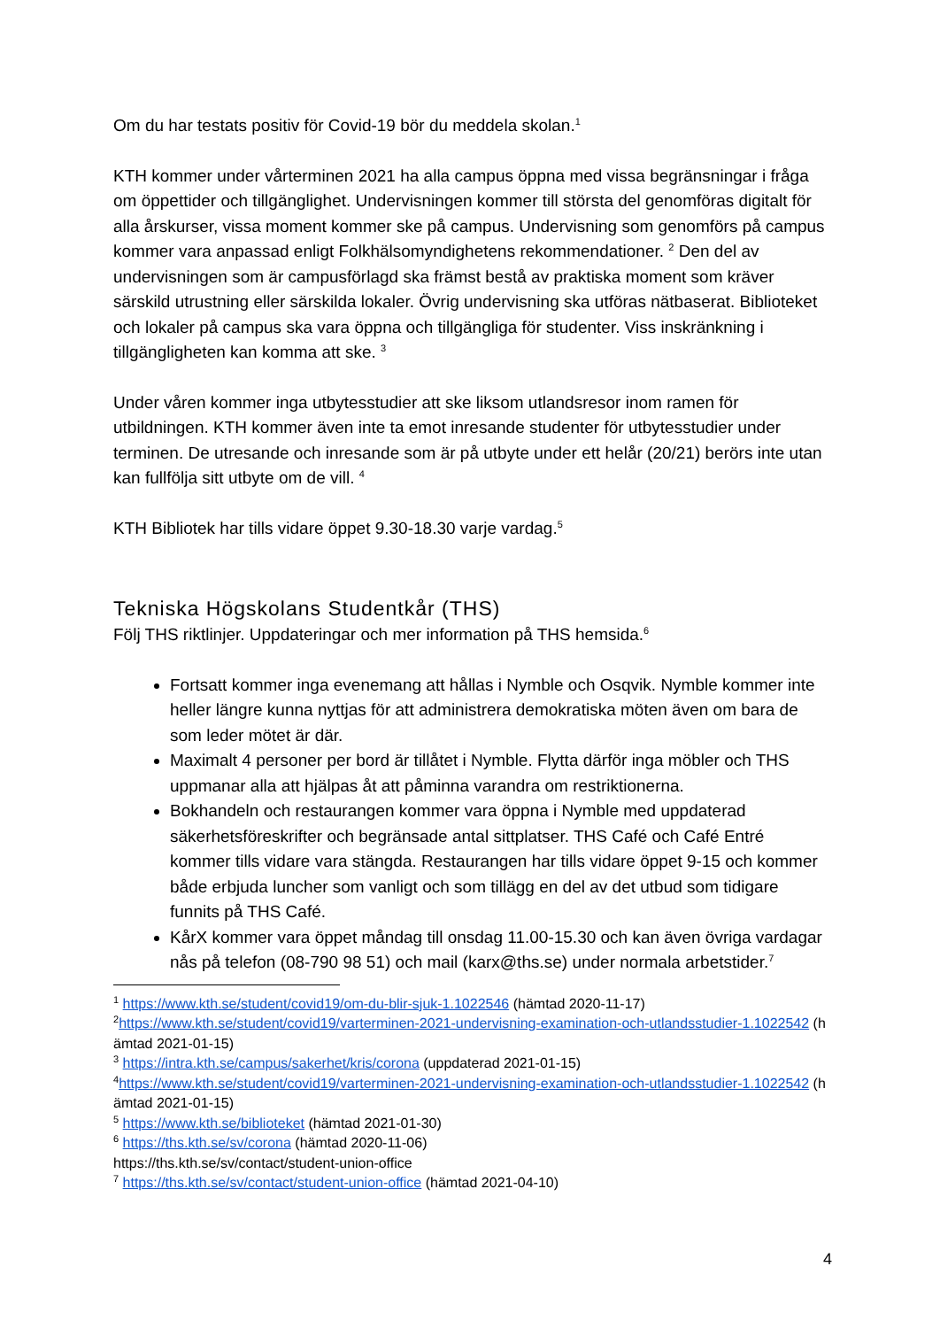Om du har testats positiv för Covid-19 bör du meddela skolan.<sup>1</sup>
KTH kommer under vårterminen 2021 ha alla campus öppna med vissa begränsningar i fråga om öppettider och tillgänglighet. Undervisningen kommer till största del genomföras digitalt för alla årskurser, vissa moment kommer ske på campus. Undervisning som genomförs på campus kommer vara anpassad enligt Folkhälsomyndighetens rekommendationer. <sup>2</sup> Den del av undervisningen som är campusförlagd ska främst bestå av praktiska moment som kräver särskild utrustning eller särskilda lokaler. Övrig undervisning ska utföras nätbaserat. Biblioteket och lokaler på campus ska vara öppna och tillgängliga för studenter. Viss inskränkning i tillgängligheten kan komma att ske. <sup>3</sup>
Under våren kommer inga utbytesstudier att ske liksom utlandsresor inom ramen för utbildningen. KTH kommer även inte ta emot inresande studenter för utbytesstudier under terminen. De utresande och inresande som är på utbyte under ett helår (20/21) berörs inte utan kan fullfölja sitt utbyte om de vill. <sup>4</sup>
KTH Bibliotek har tills vidare öppet 9.30-18.30 varje vardag.<sup>5</sup>
Tekniska Högskolans Studentkår (THS)
Följ THS riktlinjer. Uppdateringar och mer information på THS hemsida.<sup>6</sup>
Fortsatt kommer inga evenemang att hållas i Nymble och Osqvik. Nymble kommer inte heller längre kunna nyttjas för att administrera demokratiska möten även om bara de som leder mötet är där.
Maximalt 4 personer per bord är tillåtet i Nymble. Flytta därför inga möbler och THS uppmanar alla att hjälpas åt att påminna varandra om restriktionerna.
Bokhandeln och restaurangen kommer vara öppna i Nymble med uppdaterad säkerhetsföreskrifter och begränsade antal sittplatser. THS Café och Café Entré kommer tills vidare vara stängda. Restaurangen har tills vidare öppet 9-15 och kommer både erbjuda luncher som vanligt och som tillägg en del av det utbud som tidigare funnits på THS Café.
KårX kommer vara öppet måndag till onsdag 11.00-15.30 och kan även övriga vardagar nås på telefon (08-790 98 51) och mail (karx@ths.se) under normala arbetstider.<sup>7</sup>
<sup>1</sup> https://www.kth.se/student/covid19/om-du-blir-sjuk-1.1022546 (hämtad 2020-11-17)
<sup>2</sup> https://www.kth.se/student/covid19/varterminen-2021-undervisning-examination-och-utlandsstudier-1.1022542 (hämtad 2021-01-15)
<sup>3</sup> https://intra.kth.se/campus/sakerhet/kris/corona (uppdaterad 2021-01-15)
<sup>4</sup> https://www.kth.se/student/covid19/varterminen-2021-undervisning-examination-och-utlandsstudier-1.1022542 (hämtad 2021-01-15)
<sup>5</sup> https://www.kth.se/biblioteket (hämtad 2021-01-30)
<sup>6</sup> https://ths.kth.se/sv/corona (hämtad 2020-11-06)
https://ths.kth.se/sv/contact/student-union-office
<sup>7</sup> https://ths.kth.se/sv/contact/student-union-office (hämtad 2021-04-10)
4